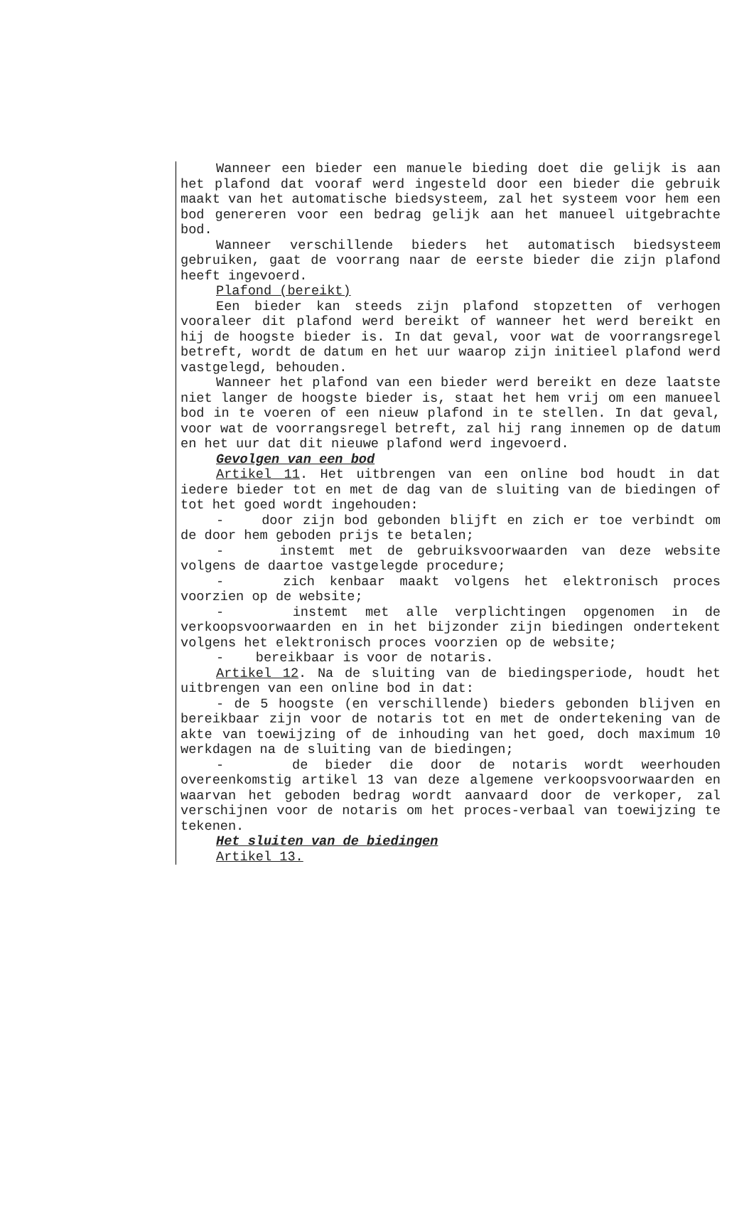Wanneer een bieder een manuele bieding doet die gelijk is aan het plafond dat vooraf werd ingesteld door een bieder die gebruik maakt van het automatische biedsysteem, zal het systeem voor hem een bod genereren voor een bedrag gelijk aan het manueel uitgebrachte bod.
Wanneer verschillende bieders het automatisch biedsysteem gebruiken, gaat de voorrang naar de eerste bieder die zijn plafond heeft ingevoerd.
Plafond (bereikt)
Een bieder kan steeds zijn plafond stopzetten of verhogen vooraleer dit plafond werd bereikt of wanneer het werd bereikt en hij de hoogste bieder is. In dat geval, voor wat de voorrangsregel betreft, wordt de datum en het uur waarop zijn initieel plafond werd vastgelegd, behouden.
Wanneer het plafond van een bieder werd bereikt en deze laatste niet langer de hoogste bieder is, staat het hem vrij om een manueel bod in te voeren of een nieuw plafond in te stellen. In dat geval, voor wat de voorrangsregel betreft, zal hij rang innemen op de datum en het uur dat dit nieuwe plafond werd ingevoerd.
Gevolgen van een bod
Artikel 11. Het uitbrengen van een online bod houdt in dat iedere bieder tot en met de dag van de sluiting van de biedingen of tot het goed wordt ingehouden:
- door zijn bod gebonden blijft en zich er toe verbindt om de door hem geboden prijs te betalen;
- instemt met de gebruiksvoorwaarden van deze website volgens de daartoe vastgelegde procedure;
- zich kenbaar maakt volgens het elektronisch proces voorzien op de website;
- instemt met alle verplichtingen opgenomen in de verkoopsvoorwaarden en in het bijzonder zijn biedingen ondertekent volgens het elektronisch proces voorzien op de website;
- bereikbaar is voor de notaris.
Artikel 12. Na de sluiting van de biedingsperiode, houdt het uitbrengen van een online bod in dat:
- de 5 hoogste (en verschillende) bieders gebonden blijven en bereikbaar zijn voor de notaris tot en met de ondertekening van de akte van toewijzing of de inhouding van het goed, doch maximum 10 werkdagen na de sluiting van de biedingen;
- de bieder die door de notaris wordt weerhouden overeenkomstig artikel 13 van deze algemene verkoopsvoorwaarden en waarvan het geboden bedrag wordt aanvaard door de verkoper, zal verschijnen voor de notaris om het proces-verbaal van toewijzing te tekenen.
Het sluiten van de biedingen
Artikel 13.